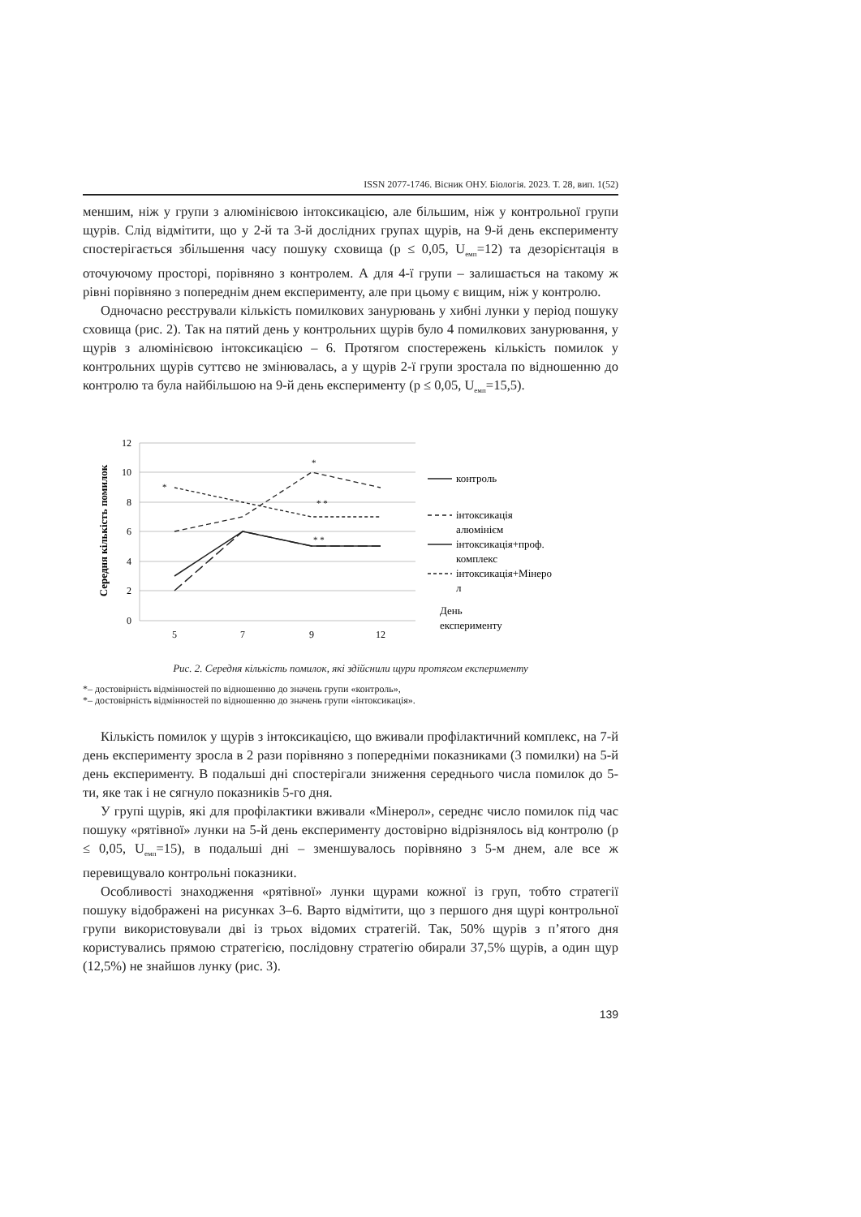ISSN 2077-1746. Вісник ОНУ. Біологія. 2023. Т. 28, вип. 1(52)
меншим, ніж у групи з алюмінієвою інтоксикацією, але більшим, ніж у контрольної групи щурів. Слід відмітити, що у 2-й та 3-й дослідних групах щурів, на 9-й день експерименту спостерігається збільшення часу пошуку сховища (p ≤ 0,05, U<sub>емп</sub>=12) та дезорієнтація в оточуючому просторі, порівняно з контролем. А для 4-ї групи – залишається на такому ж рівні порівняно з попереднім днем експерименту, але при цьому є вищим, ніж у контролю.
Одночасно реєстрували кількість помилкових занурювань у хибні лунки у період пошуку сховища (рис. 2). Так на пятий день у контрольних щурів було 4 помилкових занурювання, у щурів з алюмінієвою інтоксикацією – 6. Протягом спостережень кількість помилок у контрольних щурів суттєво не змінювалась, а у щурів 2-ї групи зростала по відношенню до контролю та була найбільшою на 9-й день експерименту (p ≤ 0,05, U<sub>емп</sub>=15,5).
12
10
8
6
4
2
0
5
7
9
12
Середня кількість помилок
*
*
* *
* *
контроль
інтоксикація
алюмінієм
інтоксикація+проф.
комплекс
інтоксикація+Мінеро
л
День
експерименту
Рис. 2. Середня кількість помилок, які здійснили щури протягом експерименту
*– достовірність відмінностей по відношенню до значень групи «контроль»,
*– достовірність відмінностей по відношенню до значень групи «інтоксикація».
Кількість помилок у щурів з інтоксикацією, що вживали профілактичний комплекс, на 7-й день експерименту зросла в 2 рази порівняно з попередніми показниками (3 помилки) на 5-й день експерименту. В подальші дні спостерігали зниження середнього числа помилок до 5-ти, яке так і не сягнуло показників 5-го дня.
У групі щурів, які для профілактики вживали «Мінерол», середнє число помилок під час пошуку «рятівної» лунки на 5-й день експерименту достовірно відрізнялось від контролю (p ≤ 0,05, U<sub>емп</sub>=15), в подальші дні – зменшувалось порівняно з 5-м днем, але все ж перевищувало контрольні показники.
Особливості знаходження «рятівної» лунки щурами кожної із груп, тобто стратегії пошуку відображені на рисунках 3–6. Варто відмітити, що з першого дня щурі контрольної групи використовували дві із трьох відомих стратегій. Так, 50% щурів з п’ятого дня користувались прямою стратегією, послідовну стратегію обирали 37,5% щурів, а один щур (12,5%) не знайшов лунку (рис. 3).
139